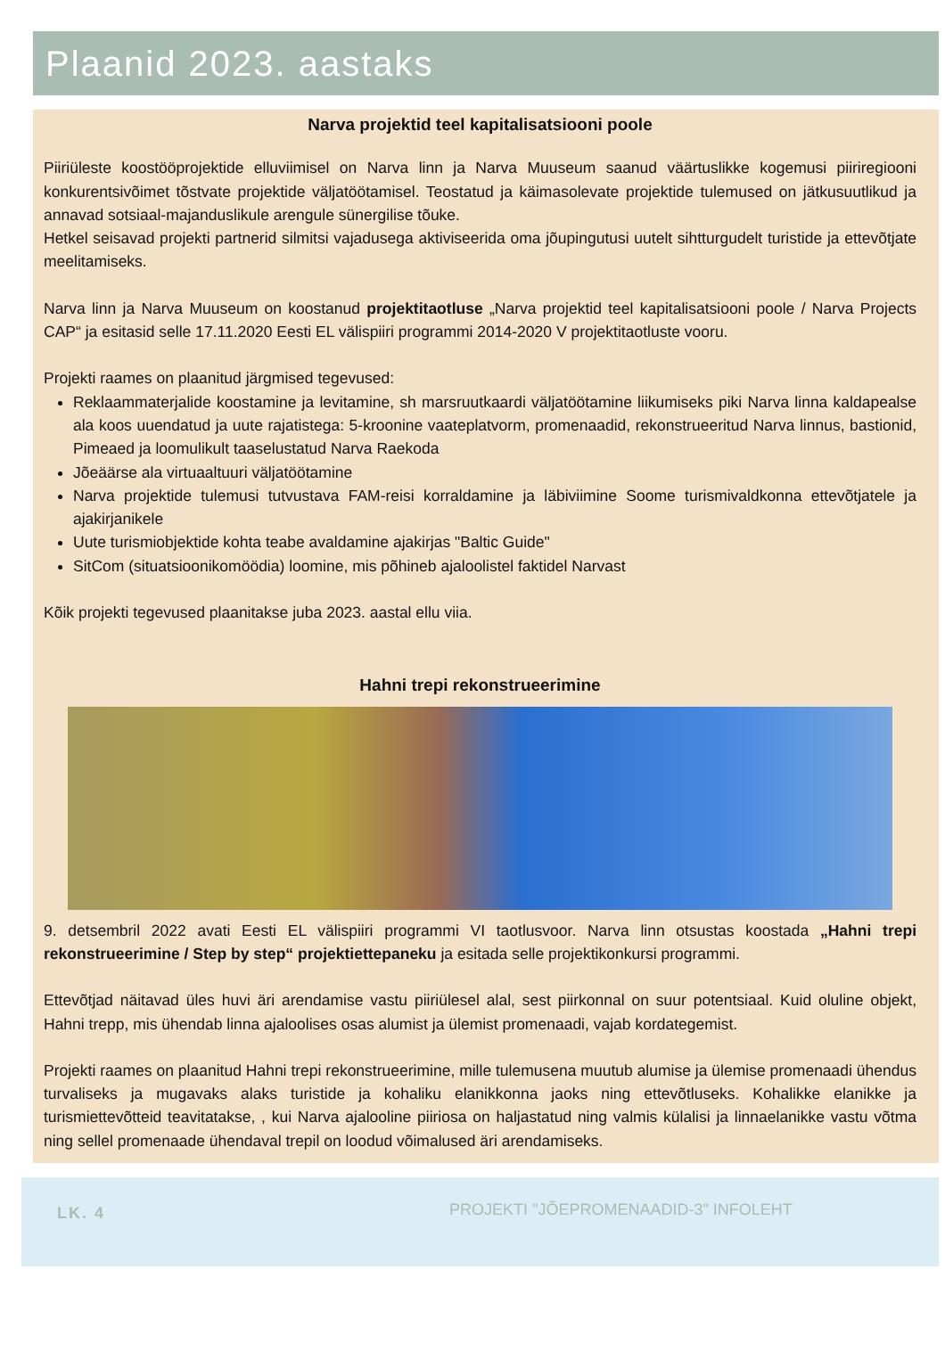Plaanid 2023. aastaks
Narva projektid teel kapitalisatsiooni poole
Piiriüleste koostööprojektide elluviimisel on Narva linn ja Narva Muuseum saanud väärtuslikke kogemusi piiriregiooni konkurentsivõimet tõstvate projektide väljatöötamisel. Teostatud ja käimasolevate projektide tulemused on jätkusuutlikud ja annavad sotsiaal-majanduslikule arengule sünergilise tõuke.
Hetkel seisavad projekti partnerid silmitsi vajadusega aktiviseerida oma jõupingutusi uutelt sihtturgudelt turistide ja ettevõtjate meelitamiseks.
Narva linn ja Narva Muuseum on koostanud projektitaotluse „Narva projektid teel kapitalisatsiooni poole / Narva Projects CAP“ ja esitasid selle 17.11.2020 Eesti EL välispiiri programmi 2014-2020 V projektitaotluste vooru.
Projekti raames on plaanitud järgmised tegevused:
Reklaammaterjalide koostamine ja levitamine, sh marsruutkaardi väljatöötamine liikumiseks piki Narva linna kaldapealse ala koos uuendatud ja uute rajatistega: 5-kroonine vaateplatvorm, promenaadid, rekonstrueeritud Narva linnus, bastionid, Pimeaed ja loomulikult taaselustatud Narva Raekoda
Jõeäärse ala virtuaaltuuri väljatöötamine
Narva projektide tulemusi tutvustava FAM-reisi korraldamine ja läbiviimine Soome turismivaldkonna ettevõtjatele ja ajakirjanikele
Uute turismiobjektide kohta teabe avaldamine ajakirjas "Baltic Guide"
SitCom (situatsioonikomöödia) loomine, mis põhineb ajaloolistel faktidel Narvast
Kõik projekti tegevused plaanitakse juba 2023. aastal ellu viia.
Hahni trepi rekonstrueerimine
9. detsembril 2022 avati Eesti EL välispiiri programmi VI taotlusvoor. Narva linn otsustas koostada „Hahni trepi rekonstrueerimine / Step by step“ projektiettepaneku ja esitada selle projektikonkursi programmi.
Ettevõtjad näitavad üles huvi äri arendamise vastu piiriülesel alal, sest piirkonnal on suur potentsiaal. Kuid oluline objekt, Hahni trepp, mis ühendab linna ajaloolises osas alumist ja ülemist promenaadi, vajab kordategemist.
Projekti raames on plaanitud Hahni trepi rekonstrueerimine, mille tulemusena muutub alumise ja ülemise promenaadi ühendus turvaliseks ja mugavaks alaks turistide ja kohaliku elanikkonna jaoks ning ettevõtluseks. Kohalikke elanikke ja turismiettevõtteid teavitatakse, , kui Narva ajalooline piiriosa on haljastatud ning valmis külalisi ja linnaelanikke vastu võtma ning sellel promenaade ühendaval trepil on loodud võimalused äri arendamiseks.
LK. 4
PROJEKTI "JÕEPROMENAADID-3" INFOLEHT